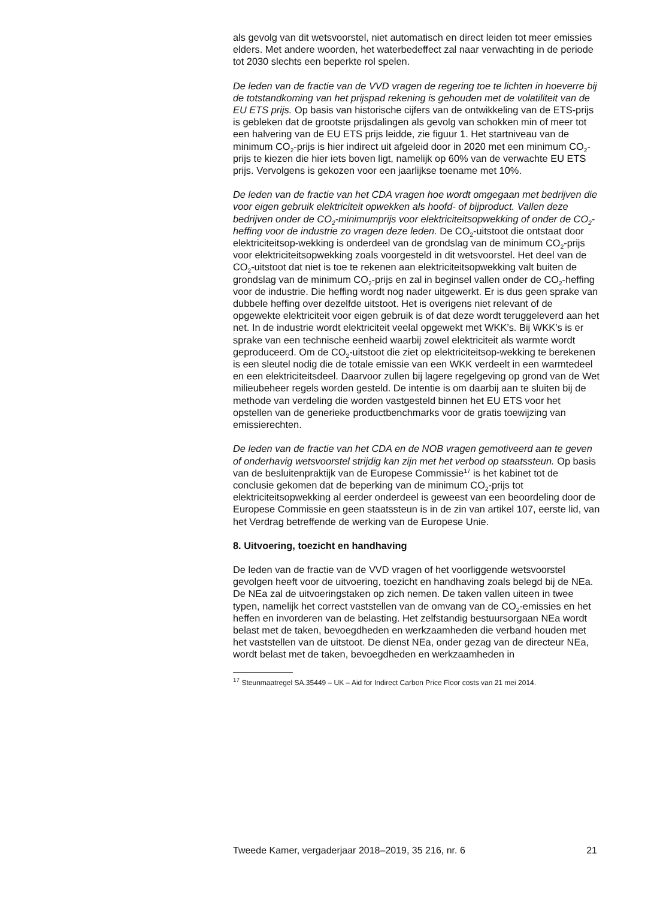als gevolg van dit wetsvoorstel, niet automatisch en direct leiden tot meer emissies elders. Met andere woorden, het waterbedeffect zal naar verwachting in de periode tot 2030 slechts een beperkte rol spelen.
De leden van de fractie van de VVD vragen de regering toe te lichten in hoeverre bij de totstandkoming van het prijspad rekening is gehouden met de volatiliteit van de EU ETS prijs. Op basis van historische cijfers van de ontwikkeling van de ETS-prijs is gebleken dat de grootste prijsdalingen als gevolg van schokken min of meer tot een halvering van de EU ETS prijs leidde, zie figuur 1. Het startniveau van de minimum CO<sub>2</sub>-prijs is hier indirect uit afgeleid door in 2020 met een minimum CO<sub>2</sub>-prijs te kiezen die hier iets boven ligt, namelijk op 60% van de verwachte EU ETS prijs. Vervolgens is gekozen voor een jaarlijkse toename met 10%.
De leden van de fractie van het CDA vragen hoe wordt omgegaan met bedrijven die voor eigen gebruik elektriciteit opwekken als hoofd- of bijproduct. Vallen deze bedrijven onder de CO<sub>2</sub>-minimumprijs voor elektriciteitsopwekking of onder de CO<sub>2</sub>-heffing voor de industrie zo vragen deze leden. De CO<sub>2</sub>-uitstoot die ontstaat door elektriciteitsop-wekking is onderdeel van de grondslag van de minimum CO<sub>2</sub>-prijs voor elektriciteitsopwekking zoals voorgesteld in dit wetsvoorstel. Het deel van de CO<sub>2</sub>-uitstoot dat niet is toe te rekenen aan elektriciteitsopwekking valt buiten de grondslag van de minimum CO<sub>2</sub>-prijs en zal in beginsel vallen onder de CO<sub>2</sub>-heffing voor de industrie. Die heffing wordt nog nader uitgewerkt. Er is dus geen sprake van dubbele heffing over dezelfde uitstoot. Het is overigens niet relevant of de opgewekte elektriciteit voor eigen gebruik is of dat deze wordt teruggeleverd aan het net. In de industrie wordt elektriciteit veelal opgewekt met WKK’s. Bij WKK’s is er sprake van een technische eenheid waarbij zowel elektriciteit als warmte wordt geproduceerd. Om de CO<sub>2</sub>-uitstoot die ziet op elektriciteitsop-wekking te berekenen is een sleutel nodig die de totale emissie van een WKK verdeelt in een warmtedeel en een elektriciteitsdeel. Daarvoor zullen bij lagere regelgeving op grond van de Wet milieubeheer regels worden gesteld. De intentie is om daarbij aan te sluiten bij de methode van verdeling die worden vastgesteld binnen het EU ETS voor het opstellen van de generieke productbenchmarks voor de gratis toewijzing van emissierechten.
De leden van de fractie van het CDA en de NOB vragen gemotiveerd aan te geven of onderhavig wetsvoorstel strijdig kan zijn met het verbod op staatssteun. Op basis van de besluitenpraktijk van de Europese Commissie<sup>17</sup> is het kabinet tot de conclusie gekomen dat de beperking van de minimum CO<sub>2</sub>-prijs tot elektriciteitsopwekking al eerder onderdeel is geweest van een beoordeling door de Europese Commissie en geen staatssteun is in de zin van artikel 107, eerste lid, van het Verdrag betreffende de werking van de Europese Unie.
8. Uitvoering, toezicht en handhaving
De leden van de fractie van de VVD vragen of het voorliggende wetsvoorstel gevolgen heeft voor de uitvoering, toezicht en handhaving zoals belegd bij de NEa. De NEa zal de uitvoeringstaken op zich nemen. De taken vallen uiteen in twee typen, namelijk het correct vaststellen van de omvang van de CO<sub>2</sub>-emissies en het heffen en invorderen van de belasting. Het zelfstandig bestuursorgaan NEa wordt belast met de taken, bevoegdheden en werkzaamheden die verband houden met het vaststellen van de uitstoot. De dienst NEa, onder gezag van de directeur NEa, wordt belast met de taken, bevoegdheden en werkzaamheden in
<sup>17</sup> Steunmaatregel SA.35449 – UK – Aid for Indirect Carbon Price Floor costs van 21 mei 2014.
Tweede Kamer, vergaderjaar 2018–2019, 35 216, nr. 6 21